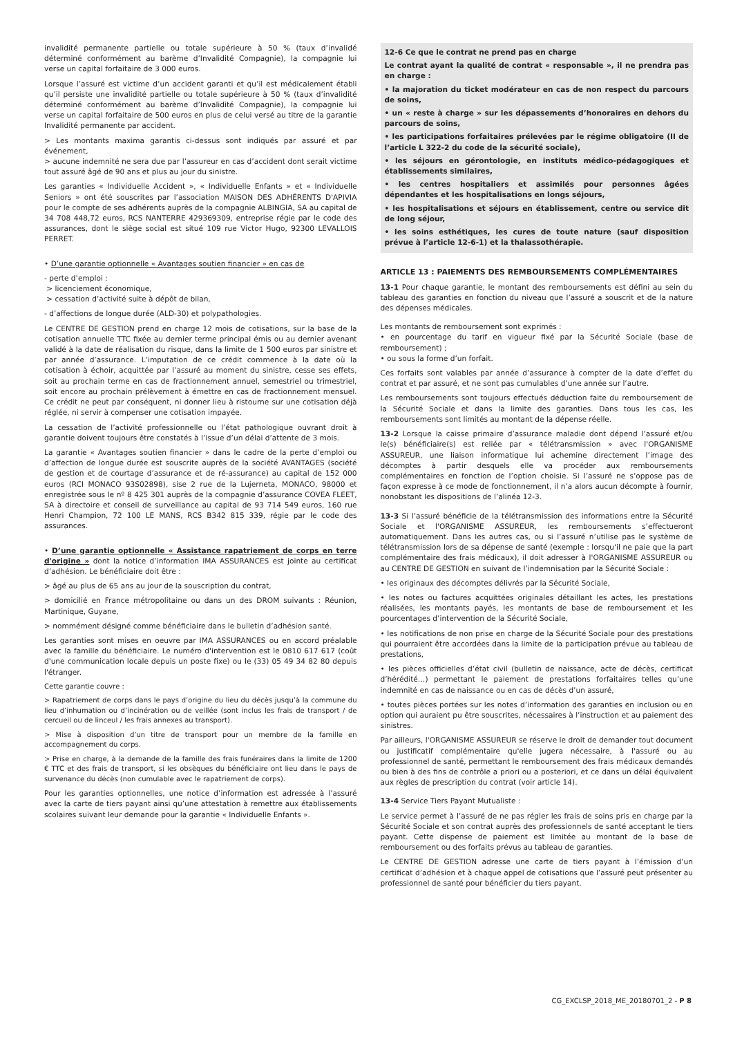invalidité permanente partielle ou totale supérieure à 50 % (taux d’invalidé déterminé conformément au barème d’Invalidité Compagnie), la compagnie lui verse un capital forfaitaire de 3 000 euros.
Lorsque l’assuré est victime d’un accident garanti et qu’il est médicalement établi qu’il persiste une invalidité partielle ou totale supérieure à 50 % (taux d’invalidité déterminé conformément au barème d’Invalidité Compagnie), la compagnie lui verse un capital forfaitaire de 500 euros en plus de celui versé au titre de la garantie Invalidité permanente par accident.
> Les montants maxima garantis ci-dessus sont indiqués par assuré et par événement,
> aucune indemnité ne sera due par l’assureur en cas d’accident dont serait victime tout assuré âgé de 90 ans et plus au jour du sinistre.
Les garanties « Individuelle Accident », « Individuelle Enfants » et « Individuelle Seniors » ont été souscrites par l’association MAISON DES ADHÉRENTS D'APIVIA pour le compte de ses adhérents auprès de la compagnie ALBINGIA, SA au capital de 34 708 448,72 euros, RCS NANTERRE 429369309, entreprise régie par le code des assurances, dont le siège social est situé 109 rue Victor Hugo, 92300 LEVALLOIS PERRET.
• D’une garantie optionnelle « Avantages soutien financier » en cas de
- perte d’emploi :
> licenciement économique,
> cessation d’activité suite à dépôt de bilan,
- d’affections de longue durée (ALD-30) et polypathologies.
Le CENTRE DE GESTION prend en charge 12 mois de cotisations, sur la base de la cotisation annuelle TTC fixée au dernier terme principal émis ou au dernier avenant validé à la date de réalisation du risque, dans la limite de 1 500 euros par sinistre et par année d’assurance. L’imputation de ce crédit commence à la date où la cotisation à échoir, acquittée par l’assuré au moment du sinistre, cesse ses effets, soit au prochain terme en cas de fractionnement annuel, semestriel ou trimestriel, soit encore au prochain prélèvement à émettre en cas de fractionnement mensuel. Ce crédit ne peut par conséquent, ni donner lieu à ristourne sur une cotisation déjà réglée, ni servir à compenser une cotisation impayée.
La cessation de l’activité professionnelle ou l’état pathologique ouvrant droit à garantie doivent toujours être constatés à l’issue d’un délai d’attente de 3 mois.
La garantie « Avantages soutien financier » dans le cadre de la perte d’emploi ou d’affection de longue durée est souscrite auprès de la société AVANTAGES (société de gestion et de courtage d’assurance et de ré-assurance) au capital de 152 000 euros (RCI MONACO 93S02898), sise 2 rue de la Lujerneta, MONACO, 98000 et enregistrée sous le nº 8 425 301 auprès de la compagnie d’assurance COVEA FLEET, SA à directoire et conseil de surveillance au capital de 93 714 549 euros, 160 rue Henri Champion, 72 100 LE MANS, RCS B342 815 339, régie par le code des assurances.
• D’une garantie optionnelle « Assistance rapatriement de corps en terre d'origine » dont la notice d’information IMA ASSURANCES est jointe au certificat d’adhésion. Le bénéficiaire doit être :
> âgé au plus de 65 ans au jour de la souscription du contrat,
> domicilié en France métropolitaine ou dans un des DROM suivants : Réunion, Martinique, Guyane,
> nommément désigné comme bénéficiaire dans le bulletin d’adhésion santé.
Les garanties sont mises en oeuvre par IMA ASSURANCES ou en accord préalable avec la famille du bénéficiaire. Le numéro d'intervention est le 0810 617 617 (coût d'une communication locale depuis un poste fixe) ou le (33) 05 49 34 82 80 depuis l'étranger.
Cette garantie couvre :
> Rapatriement de corps dans le pays d’origine du lieu du décès jusqu’à la commune du lieu d’inhumation ou d’incinération ou de veillée (sont inclus les frais de transport / de cercueil ou de linceul / les frais annexes au transport).
> Mise à disposition d’un titre de transport pour un membre de la famille en accompagnement du corps.
> Prise en charge, à la demande de la famille des frais funéraires dans la limite de 1200 € TTC et des frais de transport, si les obsèques du bénéficiaire ont lieu dans le pays de survenance du décès (non cumulable avec le rapatriement de corps).
Pour les garanties optionnelles, une notice d’information est adressée à l’assuré avec la carte de tiers payant ainsi qu’une attestation à remettre aux établissements scolaires suivant leur demande pour la garantie « Individuelle Enfants ».
12-6 Ce que le contrat ne prend pas en charge
Le contrat ayant la qualité de contrat « responsable », il ne prendra pas en charge :
• la majoration du ticket modérateur en cas de non respect du parcours de soins,
• un « reste à charge » sur les dépassements d’honoraires en dehors du parcours de soins,
• les participations forfaitaires prélevées par le régime obligatoire (II de l’article L 322-2 du code de la sécurité sociale),
• les séjours en gérontologie, en instituts médico-pédagogiques et établissements similaires,
• les centres hospitaliers et assimilés pour personnes âgées dépendantes et les hospitalisations en longs séjours,
• les hospitalisations et séjours en établissement, centre ou service dit de long séjour,
• les soins esthétiques, les cures de toute nature (sauf disposition prévue à l’article 12-6-1) et la thalassothérapie.
ARTICLE 13 : PAIEMENTS DES REMBOURSEMENTS COMPLÉMENTAIRES
13-1 Pour chaque garantie, le montant des remboursements est défini au sein du tableau des garanties en fonction du niveau que l’assuré a souscrit et de la nature des dépenses médicales.
Les montants de remboursement sont exprimés :
• en pourcentage du tarif en vigueur fixé par la Sécurité Sociale (base de remboursement) ;
• ou sous la forme d’un forfait.
Ces forfaits sont valables par année d’assurance à compter de la date d’effet du contrat et par assuré, et ne sont pas cumulables d’une année sur l’autre.
Les remboursements sont toujours effectués déduction faite du remboursement de la Sécurité Sociale et dans la limite des garanties. Dans tous les cas, les remboursements sont limités au montant de la dépense réelle.
13-2 Lorsque la caisse primaire d’assurance maladie dont dépend l’assuré et/ou le(s) bénéficiaire(s) est reliée par « télétransmission » avec l'ORGANISME ASSUREUR, une liaison informatique lui achemine directement l’image des décomptes à partir desquels elle va procéder aux remboursements complémentaires en fonction de l’option choisie. Si l’assuré ne s’oppose pas de façon expresse à ce mode de fonctionnement, il n’a alors aucun décompte à fournir, nonobstant les dispositions de l’alinéa 12-3.
13-3 Si l’assuré bénéficie de la télétransmission des informations entre la Sécurité Sociale et l'ORGANISME ASSUREUR, les remboursements s’effectueront automatiquement. Dans les autres cas, ou si l’assuré n’utilise pas le système de télétransmission lors de sa dépense de santé (exemple : lorsqu'il ne paie que la part complémentaire des frais médicaux), il doit adresser à l'ORGANISME ASSUREUR ou au CENTRE DE GESTION en suivant de l’indemnisation par la Sécurité Sociale :
• les originaux des décomptes délivrés par la Sécurité Sociale,
• les notes ou factures acquittées originales détaillant les actes, les prestations réalisées, les montants payés, les montants de base de remboursement et les pourcentages d’intervention de la Sécurité Sociale,
• les notifications de non prise en charge de la Sécurité Sociale pour des prestations qui pourraient être accordées dans la limite de la participation prévue au tableau de prestations,
• les pièces officielles d’état civil (bulletin de naissance, acte de décès, certificat d’hérédité…) permettant le paiement de prestations forfaitaires telles qu’une indemnité en cas de naissance ou en cas de décès d’un assuré,
• toutes pièces portées sur les notes d’information des garanties en inclusion ou en option qui auraient pu être souscrites, nécessaires à l’instruction et au paiement des sinistres.
Par ailleurs, l'ORGANISME ASSUREUR se réserve le droit de demander tout document ou justificatif complémentaire qu'elle jugera nécessaire, à l'assuré ou au professionnel de santé, permettant le remboursement des frais médicaux demandés ou bien à des fins de contrôle a priori ou a posteriori, et ce dans un délai équivalent aux règles de prescription du contrat (voir article 14).
13-4 Service Tiers Payant Mutualiste :
Le service permet à l’assuré de ne pas régler les frais de soins pris en charge par la Sécurité Sociale et son contrat auprès des professionnels de santé acceptant le tiers payant. Cette dispense de paiement est limitée au montant de la base de remboursement ou des forfaits prévus au tableau de garanties.
Le CENTRE DE GESTION adresse une carte de tiers payant à l’émission d’un certificat d’adhésion et à chaque appel de cotisations que l’assuré peut présenter au professionnel de santé pour bénéficier du tiers payant.
CG_EXCLSP_2018_ME_20180701_2 - P 8